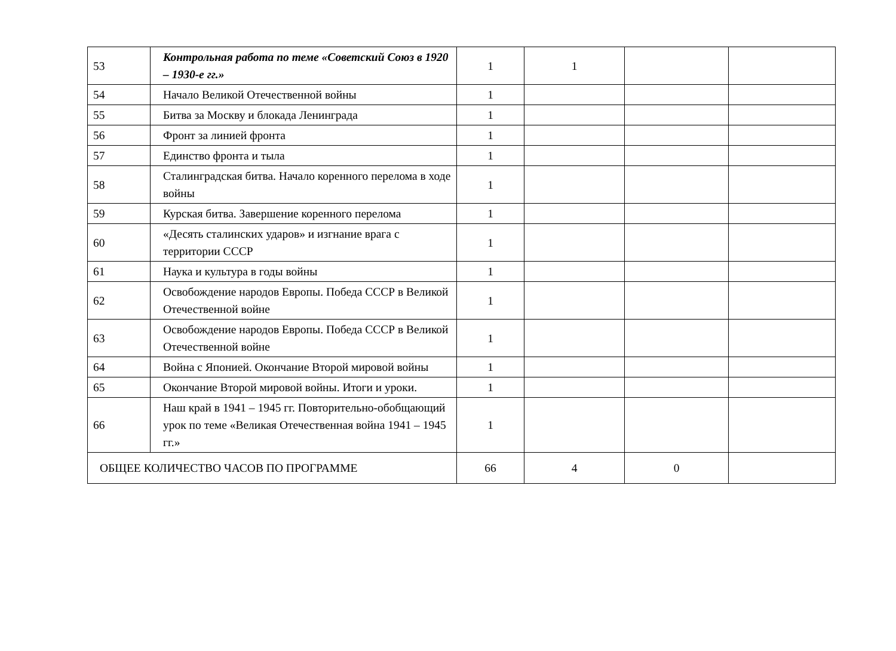| 53 | Контрольная работа по теме «Советский Союз в 1920 – 1930-е гг.» | 1 | 1 | | |
| 54 | Начало Великой Отечественной войны | 1 | | | |
| 55 | Битва за Москву и блокада Ленинграда | 1 | | | |
| 56 | Фронт за линией фронта | 1 | | | |
| 57 | Единство фронта и тыла | 1 | | | |
| 58 | Сталинградская битва. Начало коренного перелома в ходе войны | 1 | | | |
| 59 | Курская битва. Завершение коренного перелома | 1 | | | |
| 60 | «Десять сталинских ударов» и изгнание врага с территории СССР | 1 | | | |
| 61 | Наука и культура в годы войны | 1 | | | |
| 62 | Освобождение народов Европы. Победа СССР в Великой Отечественной войне | 1 | | | |
| 63 | Освобождение народов Европы. Победа СССР в Великой Отечественной войне | 1 | | | |
| 64 | Война с Японией. Окончание Второй мировой войны | 1 | | | |
| 65 | Окончание Второй мировой войны. Итоги и уроки. | 1 | | | |
| 66 | Наш край в 1941 – 1945 гг. Повторительно-обобщающий урок по теме «Великая Отечественная война 1941 – 1945 гг.» | 1 | | | |
| ОБЩЕЕ КОЛИЧЕСТВО ЧАСОВ ПО ПРОГРАММЕ | | 66 | 4 | 0 | |